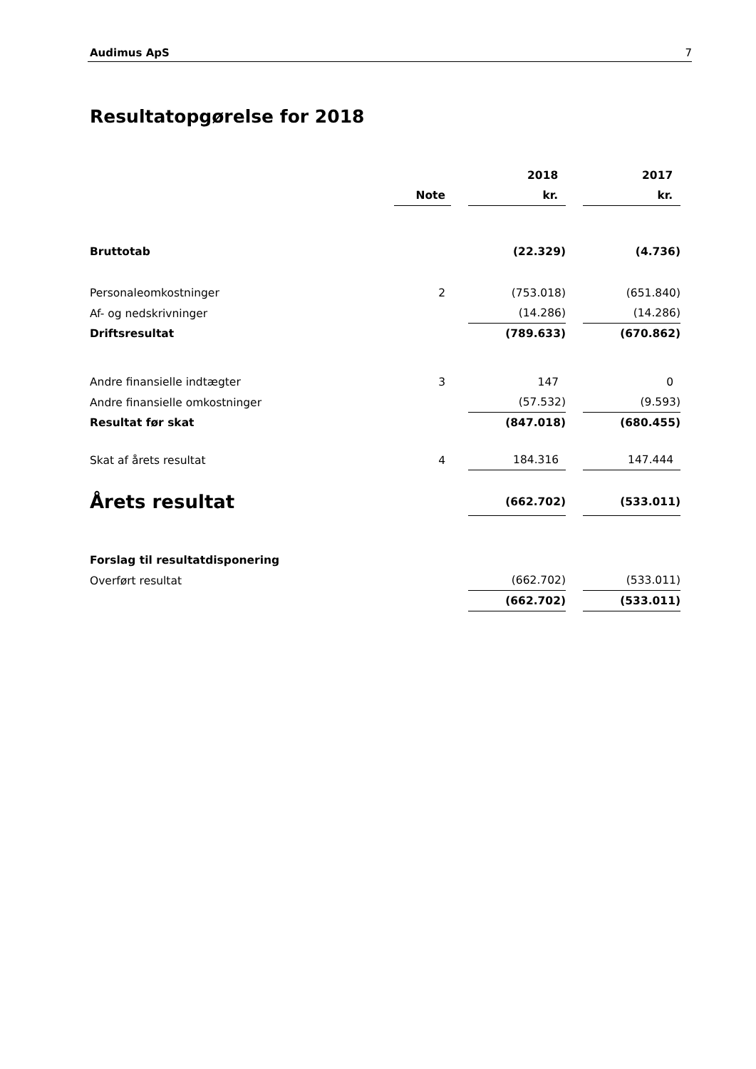Audimus ApS 7
Resultatopgørelse for 2018
| | | | 2018 | | 2017 |
| | Note | | kr. | | kr. |
| Bruttotab | | | (22.329) | | (4.736) |
| Personaleomkostninger | 2 | | (753.018) | | (651.840) |
| Af- og nedskrivninger | | | (14.286) | | (14.286) |
| Driftsresultat | | | (789.633) | | (670.862) |
| Andre finansielle indtægter | 3 | | 147 | | 0 |
| Andre finansielle omkostninger | | | (57.532) | | (9.593) |
| Resultat før skat | | | (847.018) | | (680.455) |
| Skat af årets resultat | 4 | | 184.316 | | 147.444 |
| Årets resultat | | | (662.702) | | (533.011) |
| Forslag til resultatdisponering | | | | | |
| Overført resultat | | | (662.702) | | (533.011) |
| | | | (662.702) | | (533.011) |